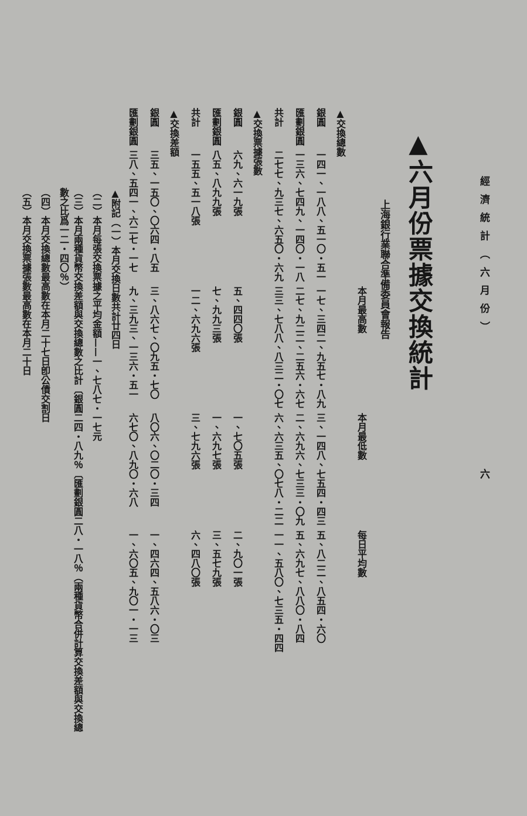經濟統計（六月份） 六
▲六月份票據交換統計
上海銀行業聯合準備委員會報告
| | | 本月最高數 | 本月最低數 | 每日平均數 |
| --- | --- | --- | --- | --- |
| ▲交換總數 | | | | |
| 銀圓 | 一四一、一八八、五一〇・五一 | 一七、三四二、九五七・八九 | 三、一四八、七五四・四三 | 五、八二二、八五四・六〇 |
| 匯劃銀圓 | 一三六、七四九、一四〇・一八 | 二七、九二二、二五六・六七 | 二、六九六、七三三・〇九 | 五、六九七、八八〇・八四 |
| 共計 | 二七七、九三七、六五〇・六九 | 三三、七八八、八三二・〇七 | 六、六三五、〇七八・二二 | 一一、五八〇、七三五・四四 |
| ▲交換票據張數 | | | | |
| 銀圓 | 六九、六一九張 | 五、四四〇張 | 一、七〇五張 | 二、九〇一張 |
| 匯劃銀圓 | 八五、八九九張 | 七、九九三張 | 一、六九七張 | 三、五七九張 |
| 共計 | 一五五、五一八張 | 一二、六九六張 | 三、七九六張 | 六、四八〇張 |
| ▲交換差額 | | | | |
| 銀圓 | 三五、一五〇、〇六四・八五 | 三、八六七、〇九五・七〇 | 八〇六、〇二〇・三四 | 一、四六四、五八六・〇三 |
| 匯劃銀圓 | 三八、五四一、六二七・一七 | 九、三九三、一三六・五一 | 六七〇、八九〇・六八 | 一、六〇五、九〇一・一三 |
▲附記（一）本月交換日數共計廿四日
（二）本月每張交換票據之平均金額——一、七八七・一七元
（三）本月兩種貨幣交換差額與交換總數之比計〔銀圓二四・八九％〔匯劃銀圓二八・一八％（兩種貨幣合併計算交換差額與交換總數之比爲一二・四〇％）
（四）本月交換總數最高數在本月二十七日卽公債交割日
（五）本月交換票據張數最高數在本月二十日